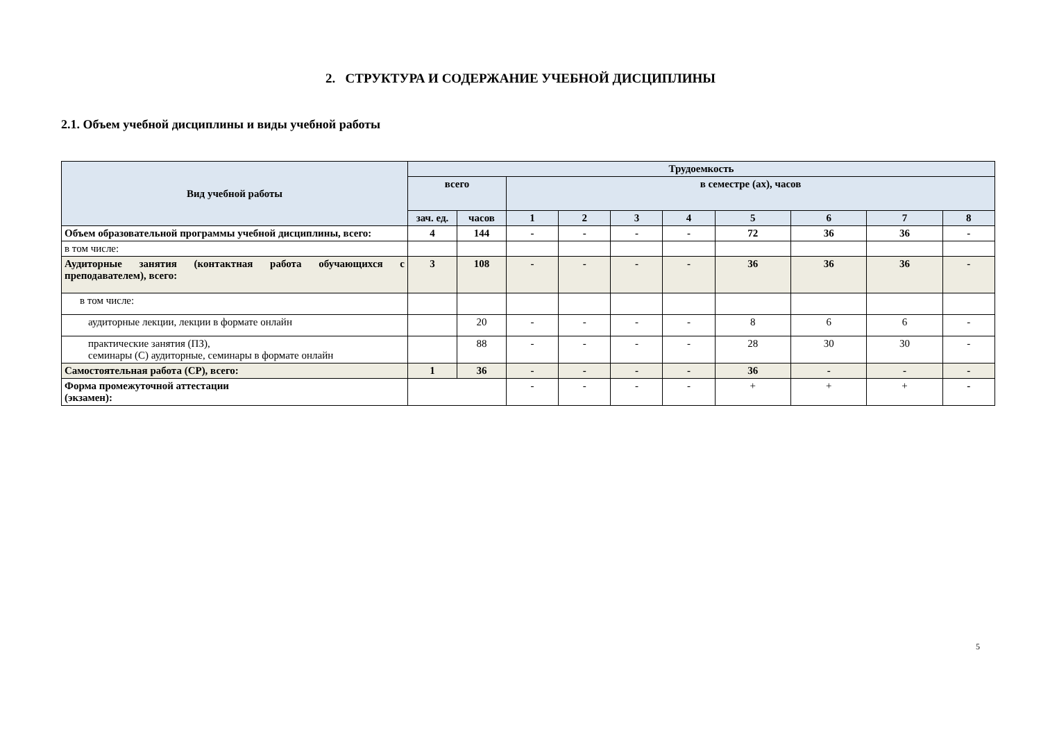2. СТРУКТУРА И СОДЕРЖАНИЕ УЧЕБНОЙ ДИСЦИПЛИНЫ
2.1. Объем учебной дисциплины и виды учебной работы
| Вид учебной работы | Трудоемкость | | | | | | | | | |
| --- | --- | --- | --- | --- | --- | --- | --- | --- | --- | --- |
| | всего | | в семестре (ах), часов | | | | | | | |
| | зач. ед. | часов | 1 | 2 | 3 | 4 | 5 | 6 | 7 | 8 |
| Объем образовательной программы учебной дисциплины, всего: | 4 | 144 | - | - | - | - | 72 | 36 | 36 | - |
| в том числе: | | | | | | | | | | |
| Аудиторные занятия (контактная работа обучающихся с преподавателем), всего: | 3 | 108 | - | - | - | - | 36 | 36 | 36 | - |
| в том числе: | | | | | | | | | | |
| аудиторные лекции, лекции в формате онлайн | | 20 | - | - | - | - | 8 | 6 | 6 | - |
| практические занятия (ПЗ), семинары (С) аудиторные, семинары в формате онлайн | | 88 | - | - | - | - | 28 | 30 | 30 | - |
| Самостоятельная работа (СР), всего: | 1 | 36 | - | - | - | - | 36 | - | - | - |
| Форма промежуточной аттестации (экзамен): | | | - | - | - | - | + | + | + | - |
5